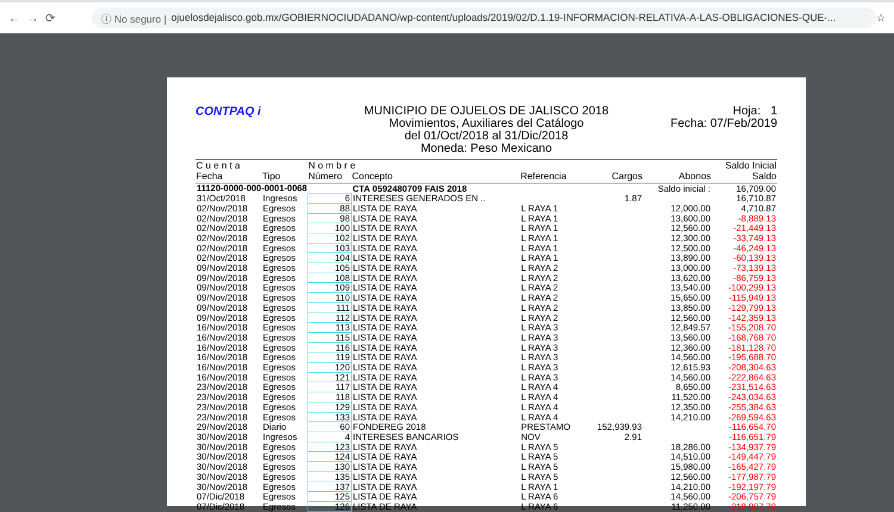← → ⟳
ⓘ No seguro | ojuelosdejalisco.gob.mx/GOBIERNOCIUDADANO/wp-content/uploads/2019/02/D.1.19-INFORMACION-RELATIVA-A-LAS-OBLIGACIONES-QUE-...
☆
CONTPAQ i
MUNICIPIO DE OJUELOS DE JALISCO 2018
Movimientos, Auxiliares del Catálogo
del 01/Oct/2018 al 31/Dic/2018
Moneda: Peso Mexicano
Hoja: 1
Fecha: 07/Feb/2019
| C u e n t a | | N o m b r e | | | | | Saldo Inicial |
| --- | --- | --- | --- | --- | --- | --- | --- |
| Fecha | Tipo | Número | Concepto | Referencia | Cargos | Abonos | Saldo |
| 11120-0000-000-0001-0068 | | | CTA 0592480709 FAIS 2018 | | | Saldo inicial : | 16,709.00 |
| 31/Oct/2018 | Ingresos | 6 | INTERESES GENERADOS EN .. | | 1.87 | | 16,710.87 |
| 02/Nov/2018 | Egresos | 88 | LISTA DE RAYA | L RAYA 1 | | 12,000.00 | 4,710.87 |
| 02/Nov/2018 | Egresos | 98 | LISTA DE RAYA | L RAYA 1 | | 13,600.00 | -8,889.13 |
| 02/Nov/2018 | Egresos | 100 | LISTA DE RAYA | L RAYA 1 | | 12,560.00 | -21,449.13 |
| 02/Nov/2018 | Egresos | 102 | LISTA DE RAYA | L RAYA 1 | | 12,300.00 | -33,749.13 |
| 02/Nov/2018 | Egresos | 103 | LISTA DE RAYA | L RAYA 1 | | 12,500.00 | -46,249.13 |
| 02/Nov/2018 | Egresos | 104 | LISTA DE RAYA | L RAYA 1 | | 13,890.00 | -60,139.13 |
| 09/Nov/2018 | Egresos | 105 | LISTA DE RAYA | L RAYA 2 | | 13,000.00 | -73,139.13 |
| 09/Nov/2018 | Egresos | 108 | LISTA DE RAYA | L RAYA 2 | | 13,620.00 | -86,759.13 |
| 09/Nov/2018 | Egresos | 109 | LISTA DE RAYA | L RAYA 2 | | 13,540.00 | -100,299.13 |
| 09/Nov/2018 | Egresos | 110 | LISTA DE RAYA | L RAYA 2 | | 15,650.00 | -115,949.13 |
| 09/Nov/2018 | Egresos | 111 | LISTA DE RAYA | L RAYA 2 | | 13,850.00 | -129,799.13 |
| 09/Nov/2018 | Egresos | 112 | LISTA DE RAYA | L RAYA 2 | | 12,560.00 | -142,359.13 |
| 16/Nov/2018 | Egresos | 113 | LISTA DE RAYA | L RAYA 3 | | 12,849.57 | -155,208.70 |
| 16/Nov/2018 | Egresos | 115 | LISTA DE RAYA | L RAYA 3 | | 13,560.00 | -168,768.70 |
| 16/Nov/2018 | Egresos | 116 | LISTA DE RAYA | L RAYA 3 | | 12,360.00 | -181,128.70 |
| 16/Nov/2018 | Egresos | 119 | LISTA DE RAYA | L RAYA 3 | | 14,560.00 | -195,688.70 |
| 16/Nov/2018 | Egresos | 120 | LISTA DE RAYA | L RAYA 3 | | 12,615.93 | -208,304.63 |
| 16/Nov/2018 | Egresos | 121 | LISTA DE RAYA | L RAYA 3 | | 14,560.00 | -222,864.63 |
| 23/Nov/2018 | Egresos | 117 | LISTA DE RAYA | L RAYA 4 | | 8,650.00 | -231,514.63 |
| 23/Nov/2018 | Egresos | 118 | LISTA DE RAYA | L RAYA 4 | | 11,520.00 | -243,034.63 |
| 23/Nov/2018 | Egresos | 129 | LISTA DE RAYA | L RAYA 4 | | 12,350.00 | -255,384.63 |
| 23/Nov/2018 | Egresos | 133 | LISTA DE RAYA | L RAYA 4 | | 14,210.00 | -269,594.63 |
| 29/Nov/2018 | Diario | 60 | FONDEREG 2018 | PRESTAMO | 152,939.93 | | -116,654.70 |
| 30/Nov/2018 | Ingresos | 4 | INTERESES BANCARIOS | NOV | 2.91 | | -116,651.79 |
| 30/Nov/2018 | Egresos | 123 | LISTA DE RAYA | L RAYA 5 | | 18,286.00 | -134,937.79 |
| 30/Nov/2018 | Egresos | 124 | LISTA DE RAYA | L RAYA 5 | | 14,510.00 | -149,447.79 |
| 30/Nov/2018 | Egresos | 130 | LISTA DE RAYA | L RAYA 5 | | 15,980.00 | -165,427.79 |
| 30/Nov/2018 | Egresos | 135 | LISTA DE RAYA | L RAYA 5 | | 12,560.00 | -177,987.79 |
| 30/Nov/2018 | Egresos | 137 | LISTA DE RAYA | L RAYA 1 | | 14,210.00 | -192,197.79 |
| 07/Dic/2018 | Egresos | 125 | LISTA DE RAYA | L RAYA 6 | | 14,560.00 | -206,757.79 |
| 07/Dic/2018 | Egresos | 126 | LISTA DE RAYA | L RAYA 6 | | 11,250.00 | -218,007.79 |